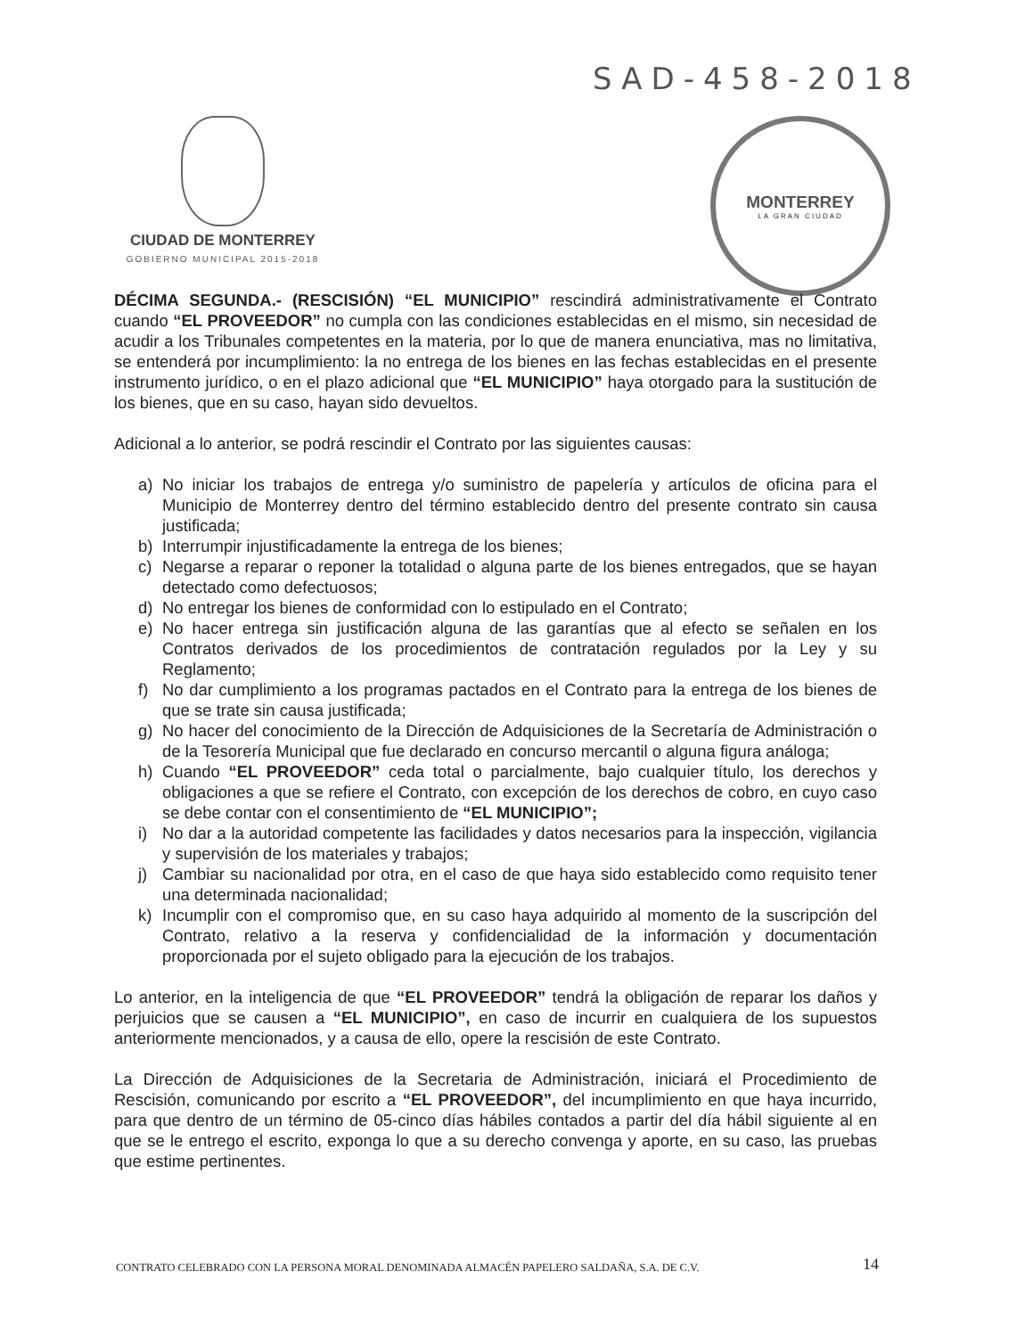SAD-458-2018
CIUDAD DE MONTERREY
GOBIERNO MUNICIPAL 2015-2018
MONTERREY
LA GRAN CIUDAD
DÉCIMA SEGUNDA.- (RESCISIÓN) “EL MUNICIPIO” rescindirá administrativamente el Contrato cuando “EL PROVEEDOR” no cumpla con las condiciones establecidas en el mismo, sin necesidad de acudir a los Tribunales competentes en la materia, por lo que de manera enunciativa, mas no limitativa, se entenderá por incumplimiento: la no entrega de los bienes en las fechas establecidas en el presente instrumento jurídico, o en el plazo adicional que “EL MUNICIPIO” haya otorgado para la sustitución de los bienes, que en su caso, hayan sido devueltos.
Adicional a lo anterior, se podrá rescindir el Contrato por las siguientes causas:
a) No iniciar los trabajos de entrega y/o suministro de papelería y artículos de oficina para el Municipio de Monterrey dentro del término establecido dentro del presente contrato sin causa justificada;
b) Interrumpir injustificadamente la entrega de los bienes;
c) Negarse a reparar o reponer la totalidad o alguna parte de los bienes entregados, que se hayan detectado como defectuosos;
d) No entregar los bienes de conformidad con lo estipulado en el Contrato;
e) No hacer entrega sin justificación alguna de las garantías que al efecto se señalen en los Contratos derivados de los procedimientos de contratación regulados por la Ley y su Reglamento;
f) No dar cumplimiento a los programas pactados en el Contrato para la entrega de los bienes de que se trate sin causa justificada;
g) No hacer del conocimiento de la Dirección de Adquisiciones de la Secretaría de Administración o de la Tesorería Municipal que fue declarado en concurso mercantil o alguna figura análoga;
h) Cuando “EL PROVEEDOR” ceda total o parcialmente, bajo cualquier título, los derechos y obligaciones a que se refiere el Contrato, con excepción de los derechos de cobro, en cuyo caso se debe contar con el consentimiento de “EL MUNICIPIO”;
i) No dar a la autoridad competente las facilidades y datos necesarios para la inspección, vigilancia y supervisión de los materiales y trabajos;
j) Cambiar su nacionalidad por otra, en el caso de que haya sido establecido como requisito tener una determinada nacionalidad;
k) Incumplir con el compromiso que, en su caso haya adquirido al momento de la suscripción del Contrato, relativo a la reserva y confidencialidad de la información y documentación proporcionada por el sujeto obligado para la ejecución de los trabajos.
Lo anterior, en la inteligencia de que “EL PROVEEDOR” tendrá la obligación de reparar los daños y perjuicios que se causen a “EL MUNICIPIO”, en caso de incurrir en cualquiera de los supuestos anteriormente mencionados, y a causa de ello, opere la rescisión de este Contrato.
La Dirección de Adquisiciones de la Secretaria de Administración, iniciará el Procedimiento de Rescisión, comunicando por escrito a “EL PROVEEDOR”, del incumplimiento en que haya incurrido, para que dentro de un término de 05-cinco días hábiles contados a partir del día hábil siguiente al en que se le entrego el escrito, exponga lo que a su derecho convenga y aporte, en su caso, las pruebas que estime pertinentes.
CONTRATO CELEBRADO CON LA PERSONA MORAL DENOMINADA ALMACÉN PAPELERO SALDAÑA, S.A. DE C.V.
14